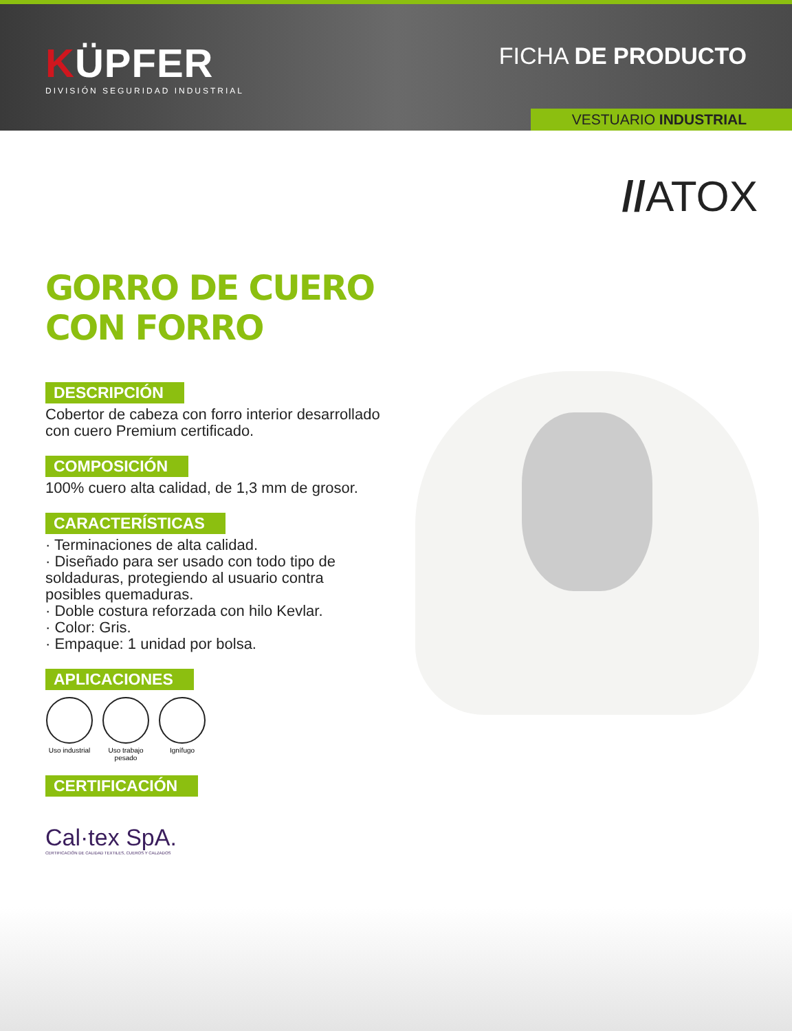KÜPFER
DIVISIÓN SEGURIDAD INDUSTRIAL
FICHA DE PRODUCTO
VESTUARIO INDUSTRIAL
//ATOX
GORRO DE CUERO CON FORRO
DESCRIPCIÓN
Cobertor de cabeza con forro interior desarrollado con cuero Premium certificado.
COMPOSICIÓN
100% cuero alta calidad, de 1,3 mm de grosor.
CARACTERÍSTICAS
· Terminaciones de alta calidad.
· Diseñado para ser usado con todo tipo de soldaduras, protegiendo al usuario contra posibles quemaduras.
· Doble costura reforzada con hilo Kevlar.
· Color: Gris.
· Empaque: 1 unidad por bolsa.
APLICACIONES
Uso industrial
Uso trabajo pesado
Ignífugo
CERTIFICACIÓN
Cal·tex SpA.
CERTIFICACIÓN DE CALIDAD TEXTILES, CUEROS Y CALZADOS